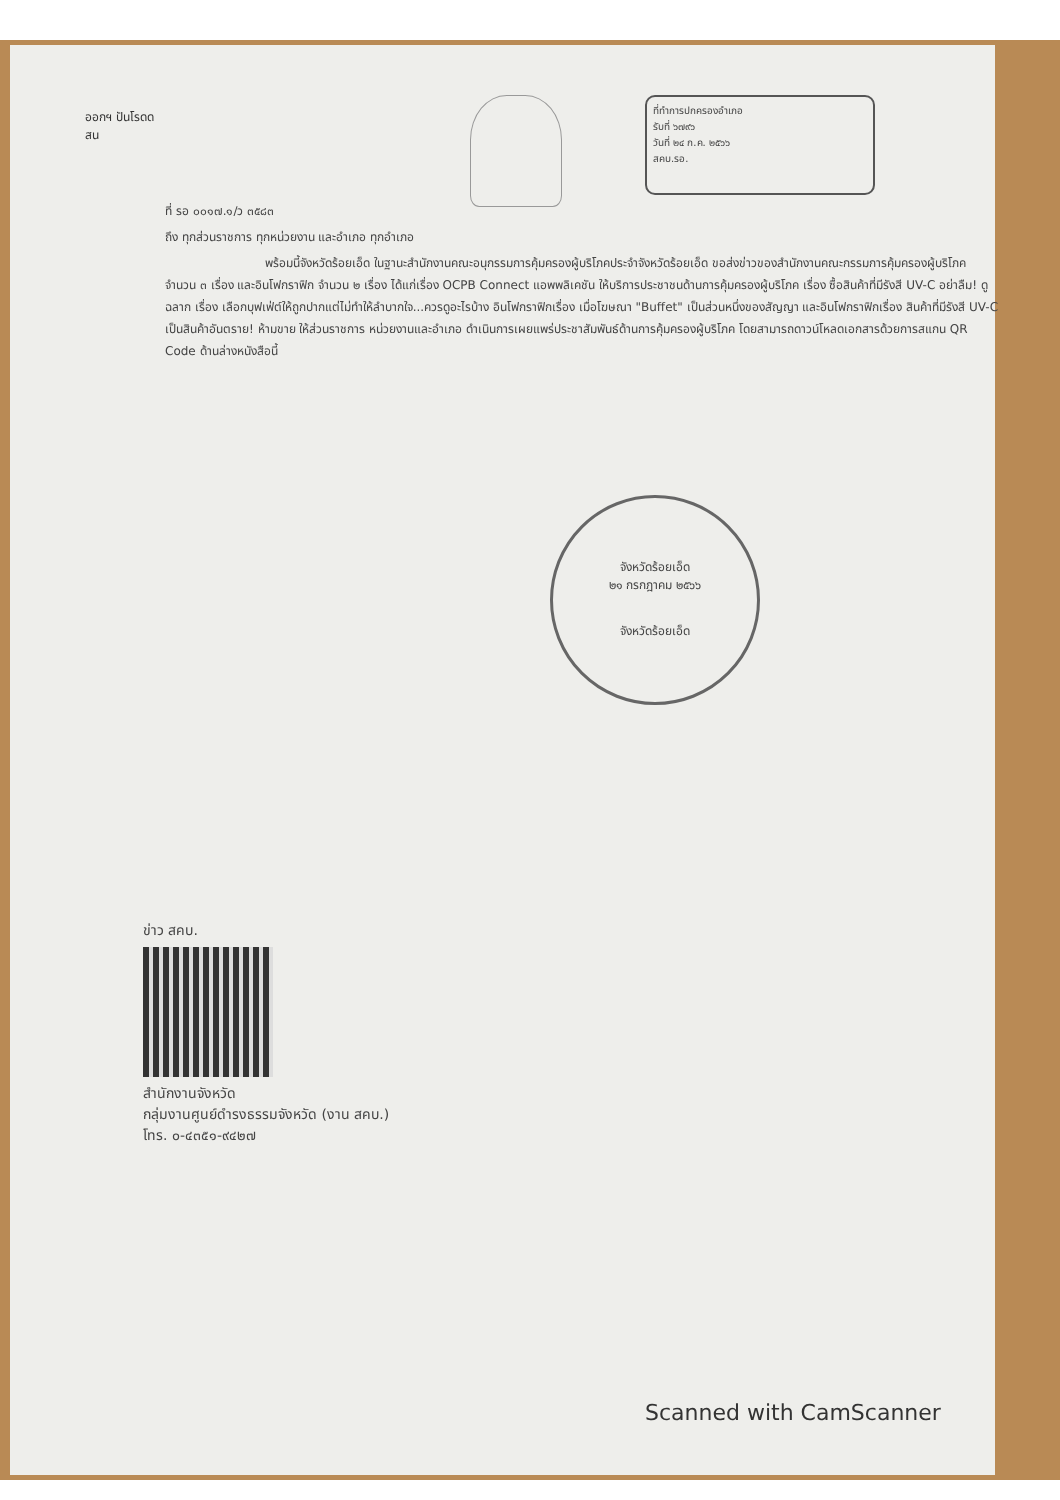ออกฯ ปันโรดด
สน
ที่ทำการปกครองอำเภอ
รับที่ ๖๗๙๖
วันที่ ๒๔ ก.ค. ๒๕๖๖
สคบ.รอ.
ที่ รอ ๐๐๑๗.๑/ว ๓๕๘๓
ถึง ทุกส่วนราชการ ทุกหน่วยงาน และอำเภอ ทุกอำเภอ
พร้อมนี้จังหวัดร้อยเอ็ด ในฐานะสำนักงานคณะอนุกรรมการคุ้มครองผู้บริโภคประจำจังหวัดร้อยเอ็ด ขอส่งข่าวของสำนักงานคณะกรรมการคุ้มครองผู้บริโภค จำนวน ๓ เรื่อง และอินโฟกราฟิก จำนวน ๒ เรื่อง ได้แก่เรื่อง OCPB Connect แอพพลิเคชัน ให้บริการประชาชนด้านการคุ้มครองผู้บริโภค เรื่อง ซื้อสินค้าที่มีรังสี UV-C อย่าลืม! ดูฉลาก เรื่อง เลือกบุฟเฟ่ต์ให้ถูกปากแต่ไม่ทำให้ลำบากใจ...ควรดูอะไรบ้าง อินโฟกราฟิกเรื่อง เมื่อโฆษณา "Buffet" เป็นส่วนหนึ่งของสัญญา และอินโฟกราฟิกเรื่อง สินค้าที่มีรังสี UV-C เป็นสินค้าอันตราย! ห้ามขาย ให้ส่วนราชการ หน่วยงานและอำเภอ ดำเนินการเผยแพร่ประชาสัมพันธ์ด้านการคุ้มครองผู้บริโภค โดยสามารถดาวน์โหลดเอกสารด้วยการสแกน QR Code ด้านล่างหนังสือนี้
จังหวัดร้อยเอ็ด
๒๑ กรกฎาคม ๒๕๖๖
จังหวัดร้อยเอ็ด
ข่าว สคบ.
สำนักงานจังหวัด
กลุ่มงานศูนย์ดำรงธรรมจังหวัด (งาน สคบ.)
โทร. ๐-๔๓๕๑-๙๔๒๗
Scanned with CamScanner